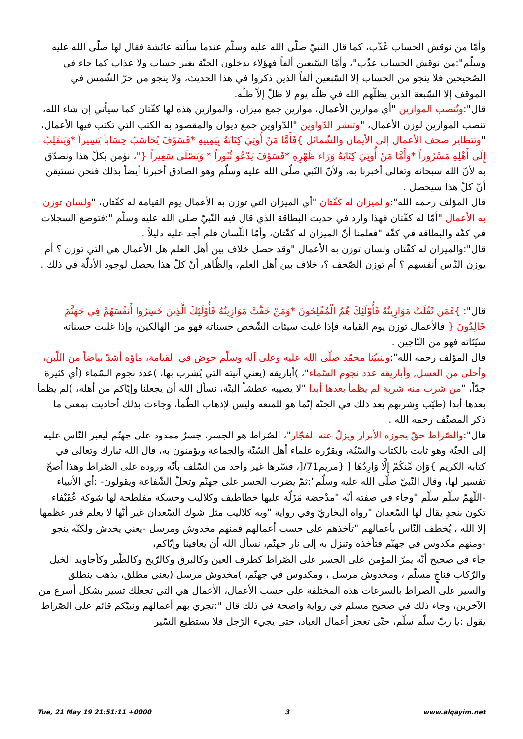وأمّا من نوقش الحساب عُذّب، كما قال النبيّ صلّى الله عليه وسلّم عندما سألته عائشة فقال لها صلّى الله عليه وسلّم":من نوقش الحساب عذّب"، وأمّا السّبعين ألفاً فهؤلاء يدخلون الجنّة بغير حساب ولا عذاب كما جاء في الصّحيحين فلا ينجو من الحساب إلا السّبعين ألفاً الذين ذكروا في هذا الحديث، ولا ينجو من حرّ الشّمس في الموقف إلا السّبعة الذين يظلّهم الله في ظلّه يوم لا ظلّ إلاّ ظلّه.
قال":وتُنصب الموازين "أي موازين الأعمال، موازين جمع ميزان، والموازين هذه لها كفّتان كما سيأتي إن شاء الله، تنصب الموازين لوزن الأعمال، "وتنشر الدّواوين "الدّواوين جمع ديوان والمقصود به الكتب التي تكتب فيها الأعمال، "وتتطاير صحف الأعمال إلى الأيمان والشّمائل }فَأَمَّا مَنْ أُوتِيَ كِتَابَهُ بِيَمِينِهِ *فَسَوْفَ يُحَاسَبُ حِسَاباً يَسِيراً *وَيَنقَلِبُ إِلَى أَهْلِهِ مَسْرُوراً *وَأَمَّا مَنْ أُوتِيَ كِتَابَهُ وَرَاء ظَهْرِهِ *فَسَوْفَ يَدْعُو ثُبُوراً * وَيَصْلَى سَعِيراً {"، نؤمن بكلّ هذا ونصدّق به لأنّ الله سبحانه وتعالى أخبرنا به، ولأنّ النّبي صلّى الله عليه وسلّم وهو الصادق أخبرنا أيضاً بذلك فنحن نستيقن أنّ كلّ هذا سيحصل .
قال المؤلف رحمه الله":والميزان له كفّتان "أي الميزان التي توزن به الأعمال يوم القيامة له كفّتان، "ولسان توزن به الأعمال "أمّا له كفّتان فهذا وارد في حديث البطاقة الذي قال فيه النّبيّ صلى الله عليه وسلّم ":فتوضع السجلات في كفّة والبطاقة في كفّة "فعلمنا أنّ الميزان له كفّتان، وأمّا اللّسان فلم أجد عليه دليلاً .
قال":والميزان له كفّتان ولسان توزن به الأعمال "وقد حصل خلاف بين أهل العلم هل الأعمال هي التي توزن ؟ أم يوزن النّاس أنفسهم ؟ أم توزن الصّحف ؟، خلاف بين أهل العلم، والظّاهر أنّ كلّ هذا يحصل لوجود الأدلّة في ذلك .
قال": }فَمَن ثَقُلَتْ مَوَازِينُهُ فَأُوْلَئِكَ هُمُ الْمُفْلِحُونَ *وَمَنْ خَفَّتْ مَوَازِينُهُ فَأُوْلَئِكَ الَّذِينَ خَسِرُوا أَنفُسَهُمْ فِي جَهَنَّمَ خَالِدُونَ { فالأعمال توزن يوم القيامة فإذا غلبت سيئات الشّخص حسناته فهو من الهالكين، وإذا غلبت حسناته سيّئاته فهو من النّاجين .
قال المؤلف رحمه الله":ولنبيّنا محمّد صلّى الله عليه وعلى آله وسلّم حوض في القيامة، ماؤه أشدّ بياضاً من اللّبن، وأحلى من العسل, وأباريقه عدد نجوم السّماء"، )أباريقه (يعني آنيته التي يُشرب بها، )عدد نجوم السّماء (أي كثيرة جدّاً، "من شرب منه شربة لم يظمأ بعدها أبدا "لا يصيبه عطشاً البتّة، نسأل الله أن يجعلنا وإيّاكم من أهله، )لم يظمأ بعدها أبدا (طيّب وشربهم بعد ذلك في الجنّة إنّما هو للمتعة وليس لإذهاب الظّمأ، وجاءت بذلك أحاديث بمعنى ما ذكر المصنّف رحمه الله .
قال":والصّراط حقّ يجوزه الأبرار ويزلّ عنه الفجّار"، الصّراط هو الجسر، جسرٌ ممدود على جهنّم ليعبر النّاس عليه إلى الجنّة وهو ثابت بالكتاب والسّنّة، ويقرّره علماء أهل السّنّة والجماعة ويؤمنون به، قال الله تبارك وتعالى في كتابه الكريم }وَإِن مِّنكُمْ إِلَّا وَارِدُهَا [ {مريم71/[، فسّرها غير واحد من السّلف بأنّه وروده على الصّراط وهذا أصحّ تفسير لها، وقال النّبيّ صلّى الله عليه وسلّم":ثمّ يضرب الجسر على جهنّم وتحلّ الشّفاعة ويقولون- :أي الأنبياء -اللّهمّ سلّم سلّم "وجاء في صفته أنّه "مدْحضة مَزَلّة عليها خطاطيف وكلاليب وحسكة مفلطحة لها شوكة عُقَيْفاء تكون بنجدٍ يقال لها السّعدان "رواه البخاريّ وفي رواية "وبه كلاليب مثل شوك السّعدان غير أنّها لا يعلم قدر عظمها إلا الله ، يُخطف النّاس بأعمالهم "تأخذهم على حسب أعمالهم فمنهم مخدوش ومرسل -يعني يخدش ولكنّه ينجو -ومنهم مكدوس في جهنّم فتأخذه وتنزل به إلى نار جهنّم، نسأل الله أن يعافينا وإيّاكم،
جاء في صحيح أنّه يمرّ المؤمن على الجسر على الصّراط كطرف العين وكالبرق وكالرّيح وكالطّير وكأجاويد الخيل والرّكاب فناجٍ مسلّم ، ومخدوش مرسل ، ومكدوس في جهنّم، )مخدوش مرسل (يعني مطلق، يذهب ينطلق
والسير على الصراط بالسرعات هذه المختلفة على حسب الأعمال، الأعمال هي التي تجعلك تسير بشكل أسرع من الآخرين، وجاء ذلك في صحيح مسلم في رواية واضحة في ذلك قال ":تجري بهم أعمالهم ونبيّكم قائم على الصّراط يقول :يا ربّ سلّم سلّم، حتّى تعجز أعمال العباد، حتى يجيء الرّجل فلا يستطيع السّير
Tue, 21 May 19 21:51:11 +0000 3 www.alqayim.net